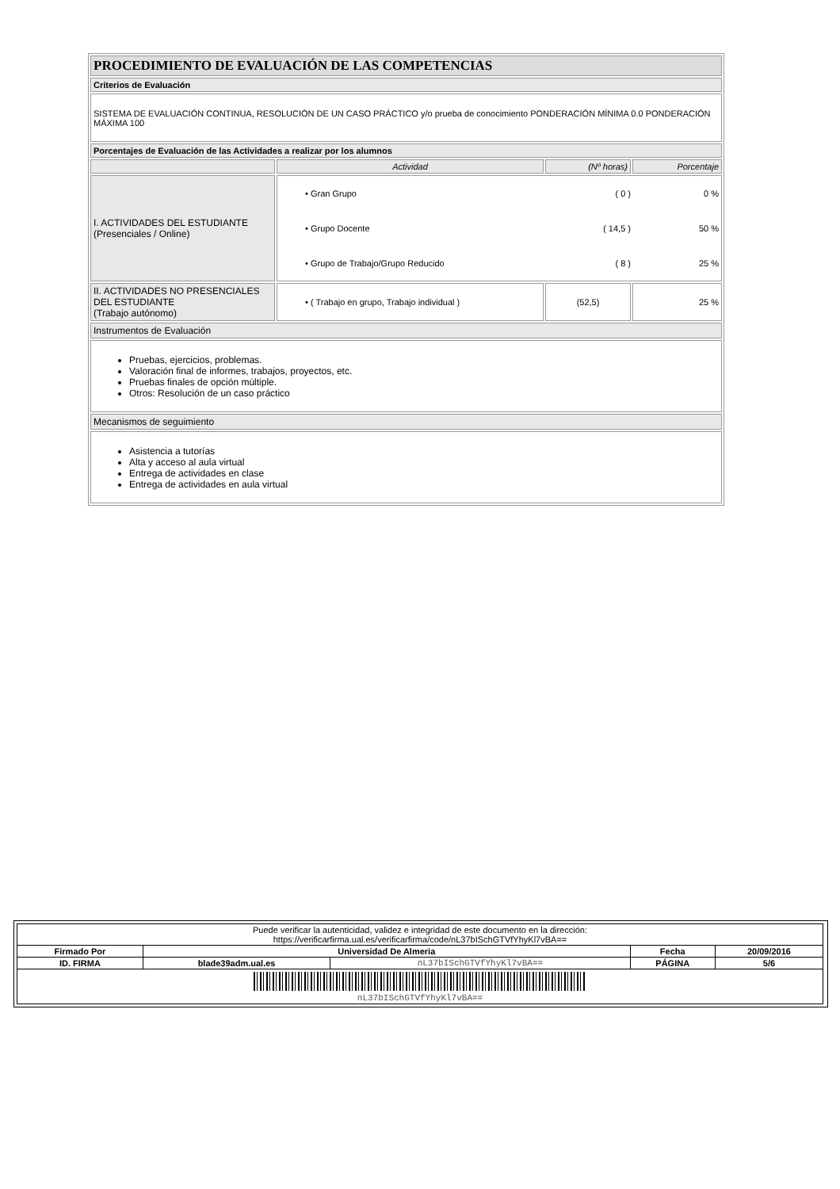| PROCEDIMIENTO DE EVALUACIÓN DE LAS COMPETENCIAS | | | |
| Criterios de Evaluación | | | |
| SISTEMA DE EVALUACIÓN CONTINUA, RESOLUCIÓN DE UN CASO PRÁCTICO y/o prueba de conocimiento PONDERACIÓN MÍNIMA 0.0 PONDERACIÓN MÁXIMA 100 | | | |
| Porcentajes de Evaluación de las Actividades a realizar por los alumnos | | | |
| | Actividad | (Nº horas) | Porcentaje |
| I. ACTIVIDADES DEL ESTUDIANTE (Presenciales / Online) | / • Gran Grupo / ( 0 ) / 0 % / / • Grupo Docente / ( 14,5 ) / 50 % / / • Grupo de Trabajo/Grupo Reducido / ( 8 ) / 25 % / | | |
| II. ACTIVIDADES NO PRESENCIALES DEL ESTUDIANTE (Trabajo autónomo) | • ( Trabajo en grupo, Trabajo individual ) | (52,5) | 25 % |
| Instrumentos de Evaluación | | | |
| Pruebas, ejercicios, problemas. Valoración final de informes, trabajos, proyectos, etc. Pruebas finales de opción múltiple. Otros: Resolución de un caso práctico | | | |
| Mecanismos de seguimiento | | | |
| Asistencia a tutorías Alta y acceso al aula virtual Entrega de actividades en clase Entrega de actividades en aula virtual | | | |
| Puede verificar la autenticidad, validez e integridad de este documento en la dirección: https://verificarfirma.ual.es/verificarfirma/code/nL37bISchGTVfYhyKl7vBA== | | | | |
| Firmado Por | Universidad De Almeria | | Fecha | 20/09/2016 |
| ID. FIRMA | blade39adm.ual.es | nL37bISchGTVfYhyKl7vBA== | PÁGINA | 5/6 |
| nL37bISchGTVfYhyKl7vBA== | | | | |